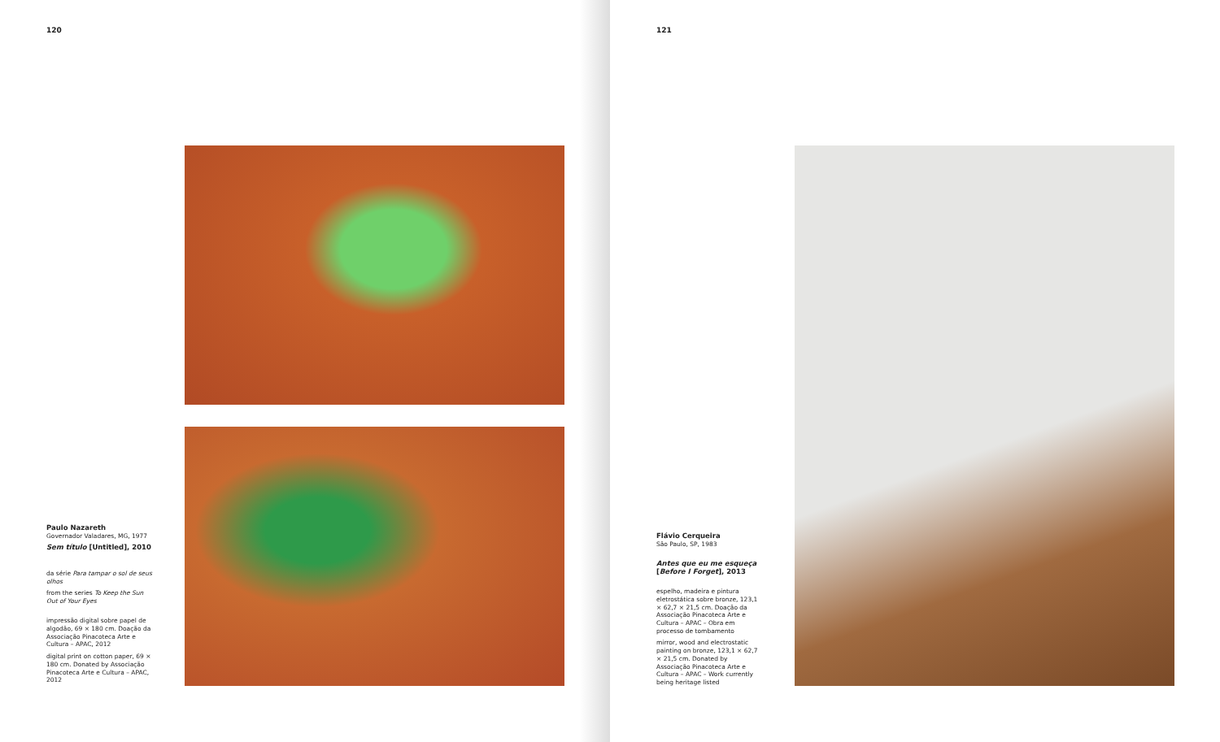120
Paulo Nazareth
Governador Valadares, MG, 1977
Sem título [Untitled], 2010
da série Para tampar o sol de seus olhos
from the series To Keep the Sun Out of Your Eyes
impressão digital sobre papel de algodão, 69 × 180 cm. Doação da Associação Pinacoteca Arte e Cultura – APAC, 2012
digital print on cotton paper, 69 × 180 cm. Donated by Associação Pinacoteca Arte e Cultura – APAC, 2012
121
Flávio Cerqueira
São Paulo, SP, 1983
Antes que eu me esqueça
[Before I Forget], 2013
espelho, madeira e pintura eletrostática sobre bronze, 123,1 × 62,7 × 21,5 cm. Doação da Associação Pinacoteca Arte e Cultura – APAC – Obra em processo de tombamento
mirror, wood and electrostatic painting on bronze, 123,1 × 62,7 × 21,5 cm. Donated by Associação Pinacoteca Arte e Cultura – APAC – Work currently being heritage listed